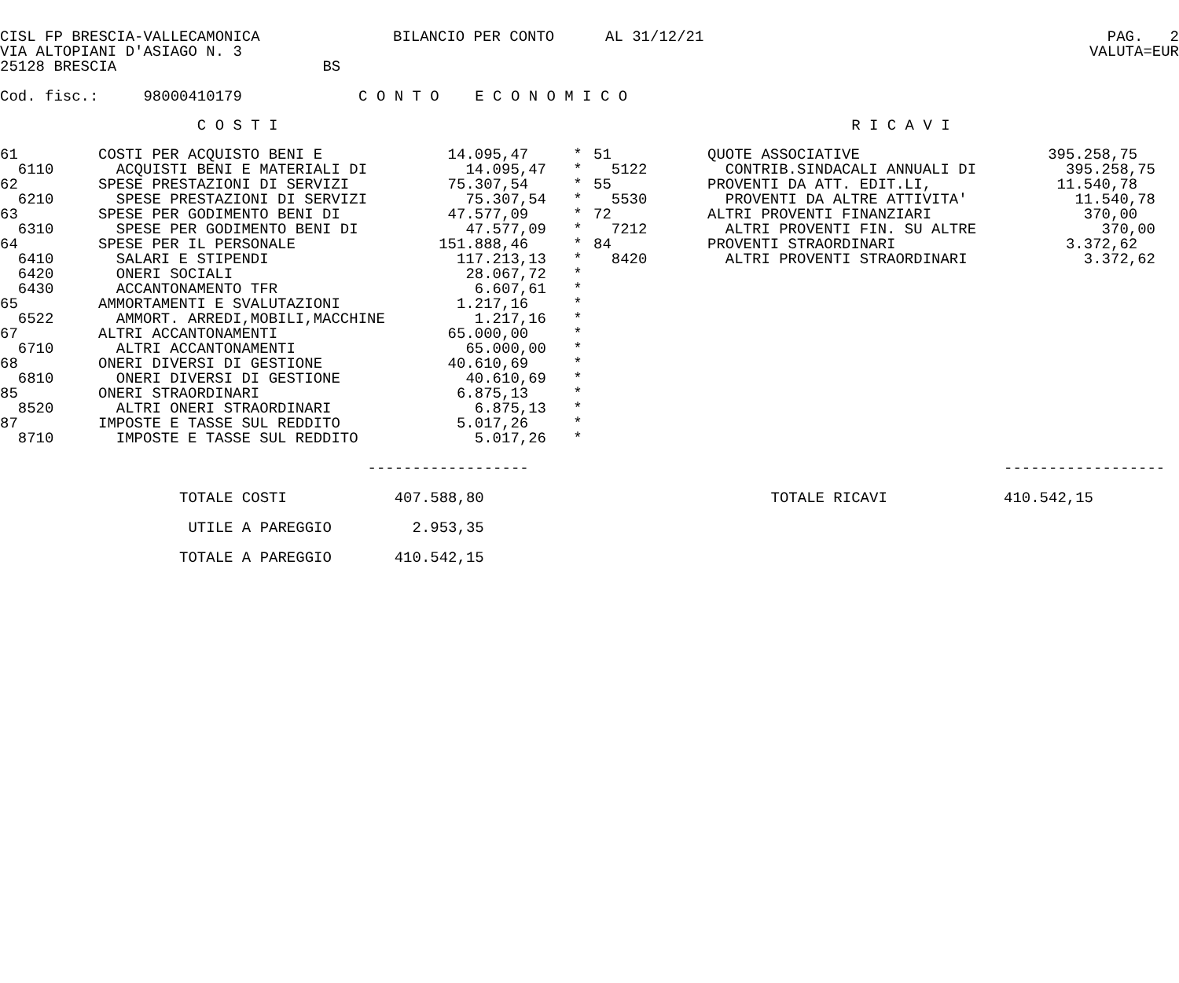CISL FP BRESCIA-VALLECAMONICA
VIA ALTOPIANI D'ASIAGO N. 3
25128 BRESCIA BS
BILANCIO PER CONTO
AL 31/12/21
PAG. 2
VALUTA=EUR
Cod. fisc.: 98000410179 C O N T O E C O N O M I C O
C O S T I R I C A V I
| 61 | COSTI PER ACQUISTO BENI E | 14.095,47 | * | 51 | QUOTE ASSOCIATIVE | 395.258,75 |
| 6110 | ACQUISTI BENI E MATERIALI DI | 14.095,47 | * | 5122 | CONTRIB.SINDACALI ANNUALI DI | 395.258,75 |
| 62 | SPESE PRESTAZIONI DI SERVIZI | 75.307,54 | * | 55 | PROVENTI DA ATT. EDIT.LI, | 11.540,78 |
| 6210 | SPESE PRESTAZIONI DI SERVIZI | 75.307,54 | * | 5530 | PROVENTI DA ALTRE ATTIVITA' | 11.540,78 |
| 63 | SPESE PER GODIMENTO BENI DI | 47.577,09 | * | 72 | ALTRI PROVENTI FINANZIARI | 370,00 |
| 6310 | SPESE PER GODIMENTO BENI DI | 47.577,09 | * | 7212 | ALTRI PROVENTI FIN. SU ALTRE | 370,00 |
| 64 | SPESE PER IL PERSONALE | 151.888,46 | * | 84 | PROVENTI STRAORDINARI | 3.372,62 |
| 6410 | SALARI E STIPENDI | 117.213,13 | * | 8420 | ALTRI PROVENTI STRAORDINARI | 3.372,62 |
| 6420 | ONERI SOCIALI | 28.067,72 | * | | | |
| 6430 | ACCANTONAMENTO TFR | 6.607,61 | * | | | |
| 65 | AMMORTAMENTI E SVALUTAZIONI | 1.217,16 | * | | | |
| 6522 | AMMORT. ARREDI,MOBILI,MACCHINE | 1.217,16 | * | | | |
| 67 | ALTRI ACCANTONAMENTI | 65.000,00 | * | | | |
| 6710 | ALTRI ACCANTONAMENTI | 65.000,00 | * | | | |
| 68 | ONERI DIVERSI DI GESTIONE | 40.610,69 | * | | | |
| 6810 | ONERI DIVERSI DI GESTIONE | 40.610,69 | * | | | |
| 85 | ONERI STRAORDINARI | 6.875,13 | * | | | |
| 8520 | ALTRI ONERI STRAORDINARI | 6.875,13 | * | | | |
| 87 | IMPOSTE E TASSE SUL REDDITO | 5.017,26 | * | | | |
| 8710 | IMPOSTE E TASSE SUL REDDITO | 5.017,26 | * | | | |
------------------ ------------------
TOTALE COSTI 407.588,80 TOTALE RICAVI 410.542,15
UTILE A PAREGGIO 2.953,35
TOTALE A PAREGGIO 410.542,15